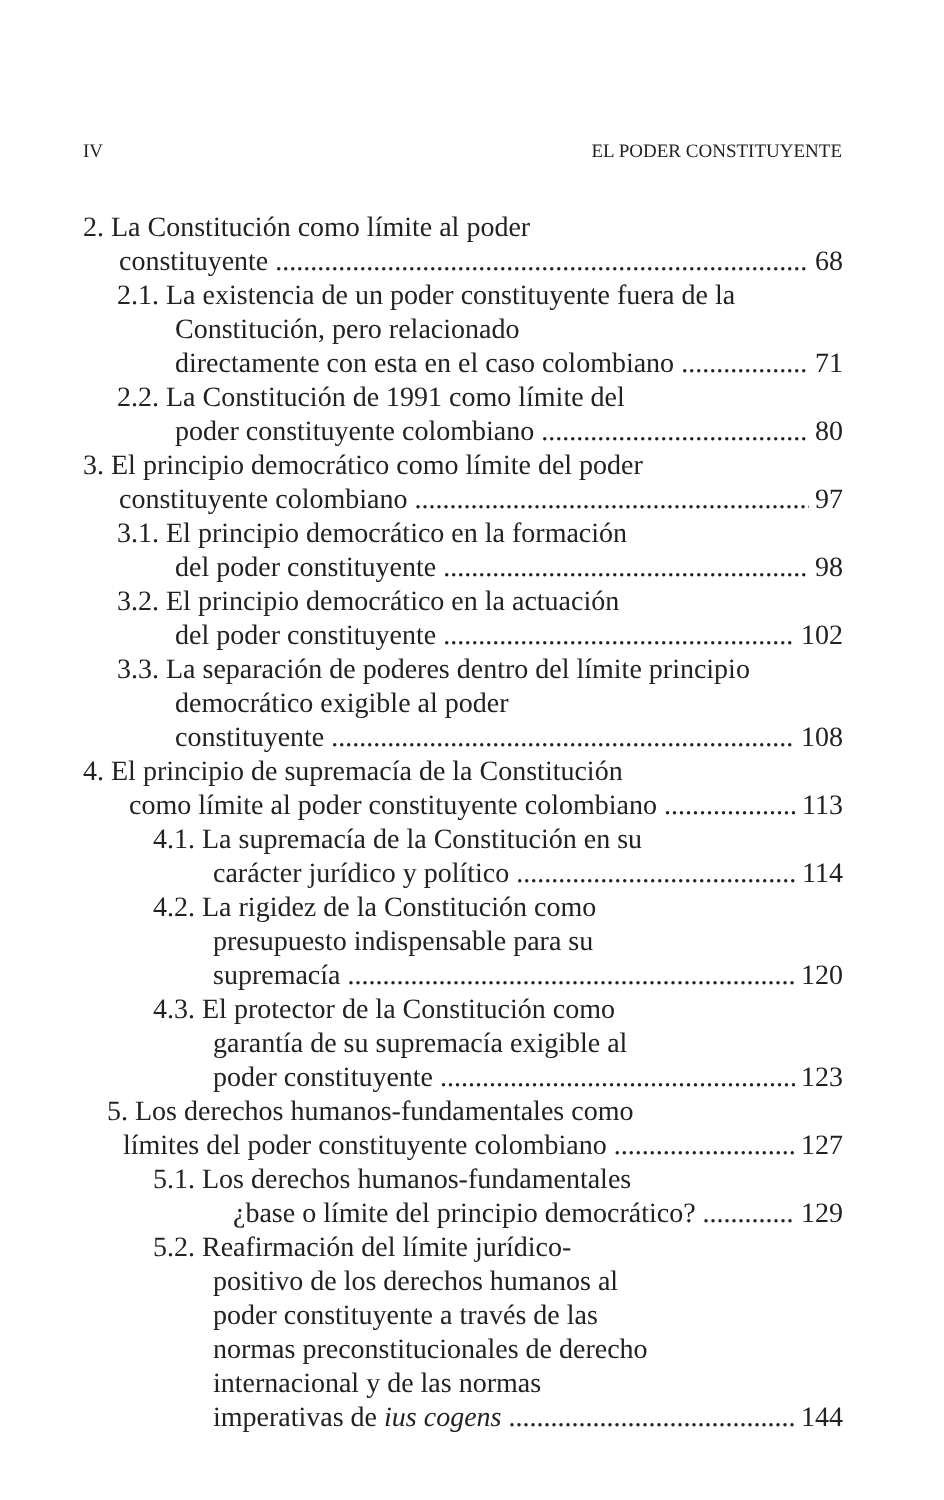IV EL PODER CONSTITUYENTE
2. La Constitución como límite al poder
constituyente 68
2.1. La existencia de un poder constituyente fuera de la Constitución, pero relacionado
directamente con esta en el caso colombiano 71
2.2. La Constitución de 1991 como límite del
poder constituyente colombiano 80
3. El principio democrático como límite del poder
constituyente colombiano 97
3.1. El principio democrático en la formación
del poder constituyente 98
3.2. El principio democrático en la actuación
del poder constituyente 102
3.3. La separación de poderes dentro del límite principio democrático exigible al poder
constituyente 108
4. El principio de supremacía de la Constitución
como límite al poder constituyente colombiano 113
4.1. La supremacía de la Constitución en su
carácter jurídico y político 114
4.2. La rigidez de la Constitución como
presupuesto indispensable para su
supremacía 120
4.3. El protector de la Constitución como
garantía de su supremacía exigible al
poder constituyente 123
5. Los derechos humanos-fundamentales como
límites del poder constituyente colombiano 127
5.1. Los derechos humanos-fundamentales
¿base o límite del principio democrático? 129
5.2. Reafirmación del límite jurídico-
positivo de los derechos humanos al
poder constituyente a través de las
normas preconstitucionales de derecho
internacional y de las normas
imperativas de ius cogens 144